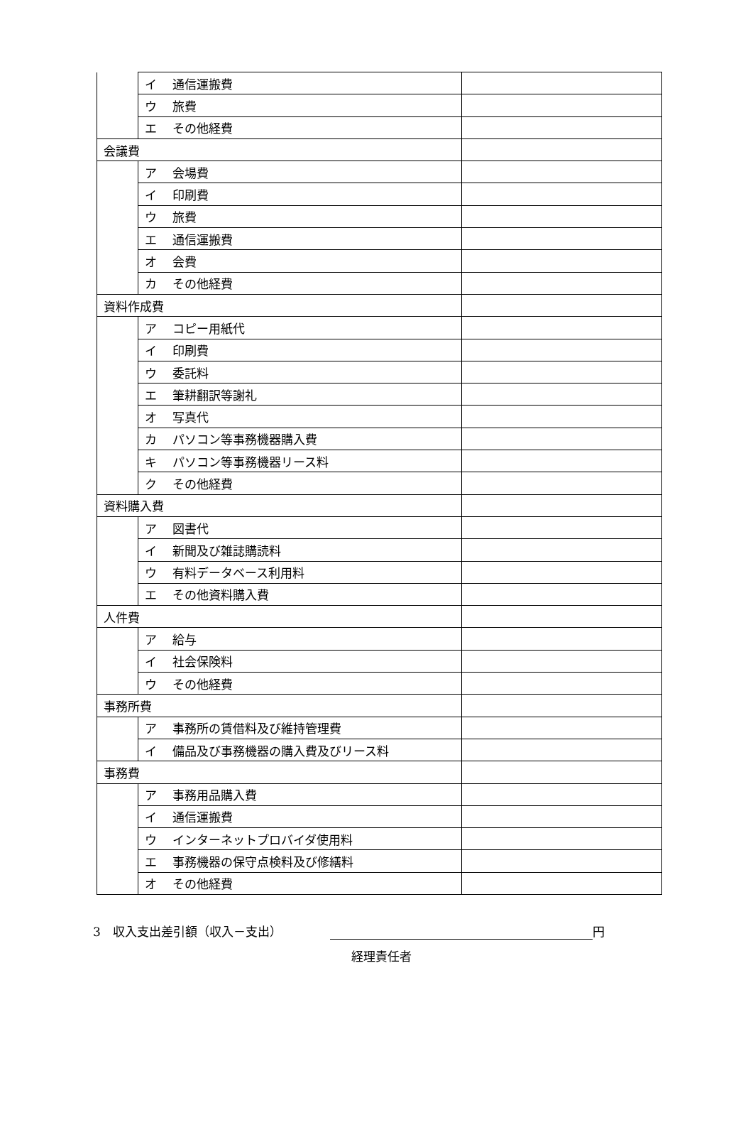| | イ 通信運搬費 | |
| | ウ 旅費 | |
| | エ その他経費 | |
| 会議費 | | |
| | ア 会場費 | |
| | イ 印刷費 | |
| | ウ 旅費 | |
| | エ 通信運搬費 | |
| | オ 会費 | |
| | カ その他経費 | |
| 資料作成費 | | |
| | ア コピー用紙代 | |
| | イ 印刷費 | |
| | ウ 委託料 | |
| | エ 筆耕翻訳等謝礼 | |
| | オ 写真代 | |
| | カ パソコン等事務機器購入費 | |
| | キ パソコン等事務機器リース料 | |
| | ク その他経費 | |
| 資料購入費 | | |
| | ア 図書代 | |
| | イ 新聞及び雑誌購読料 | |
| | ウ 有料データベース利用料 | |
| | エ その他資料購入費 | |
| 人件費 | | |
| | ア 給与 | |
| | イ 社会保険料 | |
| | ウ その他経費 | |
| 事務所費 | | |
| | ア 事務所の賃借料及び維持管理費 | |
| | イ 備品及び事務機器の購入費及びリース料 | |
| 事務費 | | |
| | ア 事務用品購入費 | |
| | イ 通信運搬費 | |
| | ウ インターネットプロバイダ使用料 | |
| | エ 事務機器の保守点検料及び修繕料 | |
| | オ その他経費 | |
3　収入支出差引額（収入－支出） 円
経理責任者